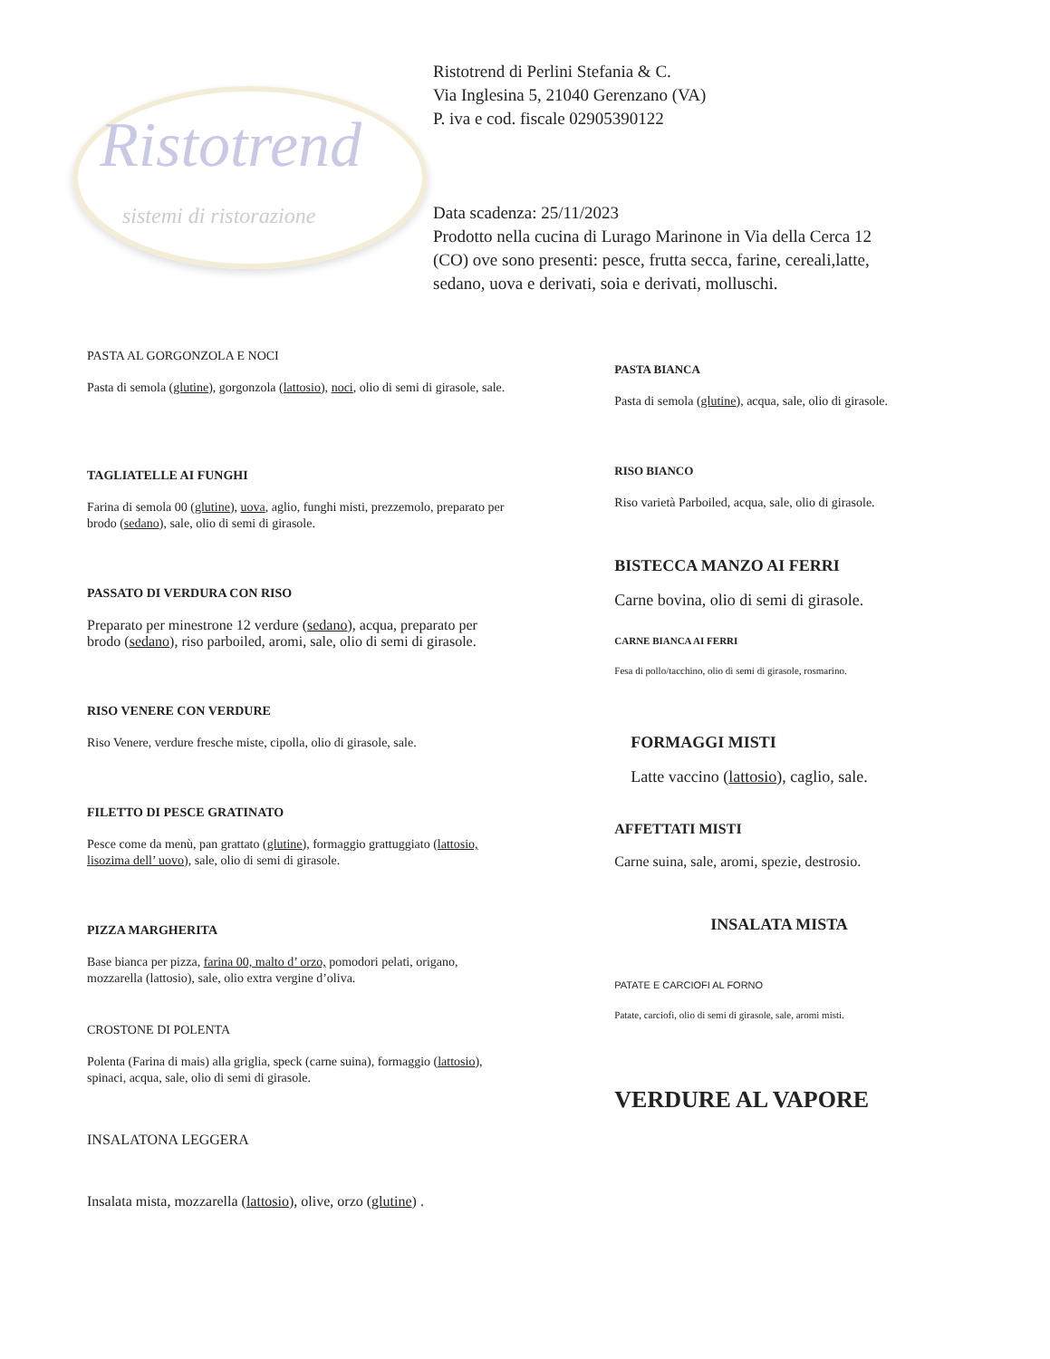Ristotrend
sistemi di ristorazione
Ristotrend di Perlini Stefania & C.
Via Inglesina 5, 21040 Gerenzano (VA)
P. iva e cod. fiscale 02905390122
Data scadenza: 25/11/2023
Prodotto nella cucina di Lurago Marinone in Via della Cerca 12
(CO) ove sono presenti: pesce, frutta secca, farine, cereali,latte,
sedano, uova e derivati, soia e derivati, molluschi.
PASTA AL GORGONZOLA E NOCI
Pasta di semola (glutine), gorgonzola (lattosio), noci, olio di semi di girasole, sale.
TAGLIATELLE AI FUNGHI
Farina di semola 00 (glutine), uova, aglio, funghi misti, prezzemolo, preparato per brodo (sedano), sale, olio di semi di girasole.
PASSATO DI VERDURA CON RISO
Preparato per minestrone 12 verdure (sedano), acqua, preparato per brodo (sedano), riso parboiled, aromi, sale, olio di semi di girasole.
RISO VENERE CON VERDURE
Riso Venere, verdure fresche miste, cipolla, olio di girasole, sale.
FILETTO DI PESCE GRATINATO
Pesce come da menù, pan grattato (glutine), formaggio grattuggiato (lattosio, lisozima dell’ uovo), sale, olio di semi di girasole.
PIZZA MARGHERITA
Base bianca per pizza, farina 00, malto d’ orzo, pomodori pelati, origano, mozzarella (lattosio), sale, olio extra vergine d’oliva.
CROSTONE DI POLENTA
Polenta (Farina di mais) alla griglia, speck (carne suina), formaggio (lattosio), spinaci, acqua, sale, olio di semi di girasole.
INSALATONA LEGGERA
Insalata mista, mozzarella (lattosio), olive, orzo (glutine) .
PASTA BIANCA
Pasta di semola (glutine), acqua, sale, olio di girasole.
RISO BIANCO
Riso varietà Parboiled, acqua, sale, olio di girasole.
BISTECCA MANZO AI FERRI
Carne bovina, olio di semi di girasole.
CARNE BIANCA AI FERRI
Fesa di pollo/tacchino, olio di semi di girasole, rosmarino.
FORMAGGI MISTI
Latte vaccino (lattosio), caglio, sale.
AFFETTATI MISTI
Carne suina, sale, aromi, spezie, destrosio.
INSALATA MISTA
PATATE E CARCIOFI AL FORNO
Patate, carciofi, olio di semi di girasole, sale, aromi misti.
VERDURE AL VAPORE